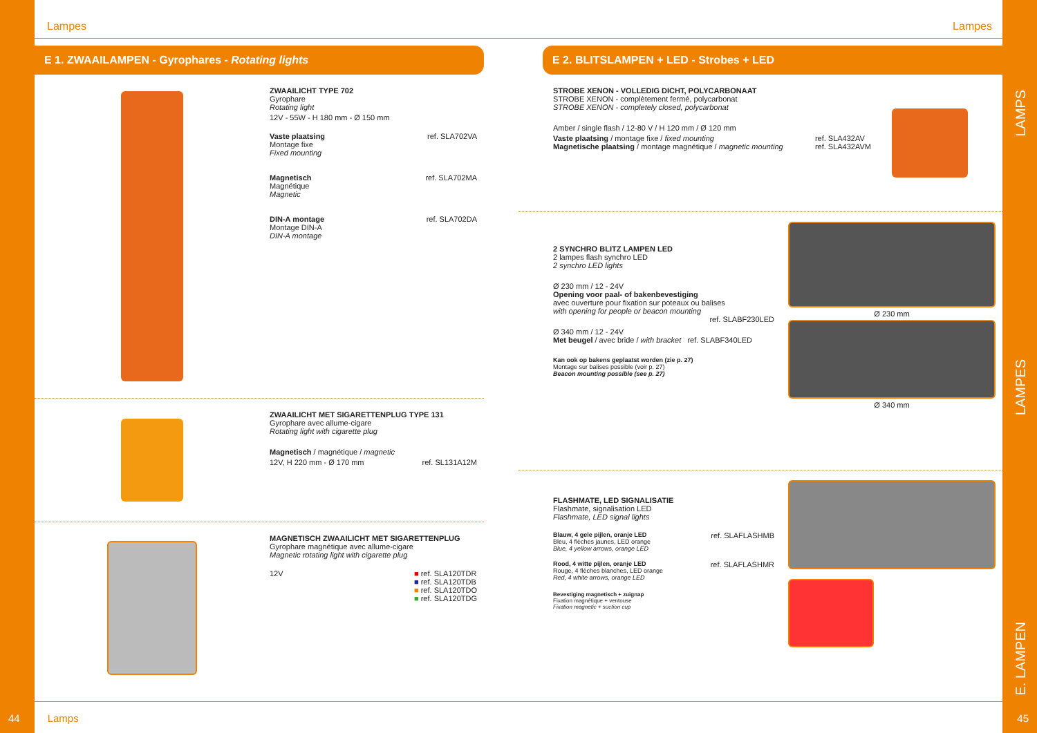Lampes Lampes
E 1. ZWAAILAMPEN - Gyrophares - Rotating lights
ZWAAILICHT TYPE 702
Gyrophare
Rotating light
12V - 55W - H 180 mm - Ø 150 mm
Vaste plaatsing
Montage fixe
Fixed mounting ref. SLA702VA
Magnetisch
Magnétique
Magnetic ref. SLA702MA
DIN-A montage
Montage DIN-A
DIN-A montage ref. SLA702DA
ZWAAILICHT MET SIGARETTENPLUG TYPE 131
Gyrophare avec allume-cigare
Rotating light with cigarette plug
Magnetisch / magnétique / magnetic
12V, H 220 mm - Ø 170 mm ref. SL131A12M
MAGNETISCH ZWAAILICHT MET SIGARETTENPLUG
Gyrophare magnétique avec allume-cigare
Magnetic rotating light with cigarette plug
12V ■ ref. SLA120TDR
■ ref. SLA120TDB
■ ref. SLA120TDO
■ ref. SLA120TDG
E 2. BLITSLAMPEN + LED - Strobes + LED
STROBE XENON - VOLLEDIG DICHT, POLYCARBONAAT
STROBE XENON - complètement fermé, polycarbonat
STROBE XENON - completely closed, polycarbonat
Amber / single flash / 12-80 V / H 120 mm / Ø 120 mm
Vaste plaatsing / montage fixe / fixed mounting
Magnetische plaatsing / montage magnétique / magnetic mounting ref. SLA432AV
ref. SLA432AVM
2 SYNCHRO BLITZ LAMPEN LED
2 lampes flash synchro LED
2 synchro LED lights
Ø 230 mm / 12 - 24V
Opening voor paal- of bakenbevestiging
avec ouverture pour fixation sur poteaux ou balises
with opening for people or beacon mounting
ref. SLABF230LED
Ø 340 mm / 12 - 24V
Met beugel / avec bride / with bracket ref. SLABF340LED
Kan ook op bakens geplaatst worden (zie p. 27)
Montage sur balises possible (voir p. 27)
Beacon mounting possible (see p. 27)
Ø 230 mm
Ø 340 mm
FLASHMATE, LED SIGNALISATIE
Flashmate, signalisation LED
Flashmate, LED signal lights
Blauw, 4 gele pijlen, oranje LED
Bleu, 4 flèches jaunes, LED orange
Blue, 4 yellow arrows, orange LED ref. SLAFLASHMB
Rood, 4 witte pijlen, oranje LED
Rouge, 4 flèches blanches, LED orange
Red, 4 white arrows, orange LED ref. SLAFLASHMR
Bevestiging magnetisch + zuignap
Fixation magnétique + ventouse
Fixation magnetic + suction cup
LAMPS
LAMPES
E. LAMPEN
44 Lamps 45